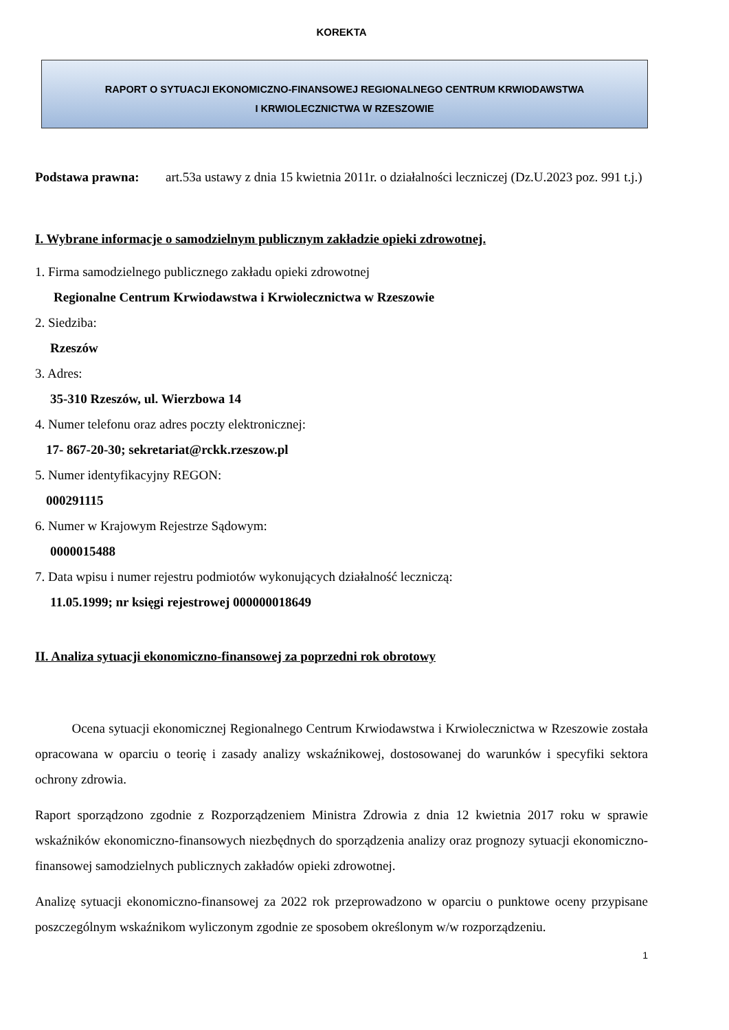KOREKTA
RAPORT O SYTUACJI EKONOMICZNO-FINANSOWEJ REGIONALNEGO CENTRUM KRWIODAWSTWA
I KRWIOLECZNICTWA W RZESZOWIE
Podstawa prawna: art.53a ustawy z dnia 15 kwietnia 2011r. o działalności leczniczej (Dz.U.2023 poz. 991 t.j.)
I. Wybrane informacje o samodzielnym publicznym zakładzie opieki zdrowotnej.
1. Firma samodzielnego publicznego zakładu opieki zdrowotnej
Regionalne Centrum Krwiodawstwa i Krwiolecznictwa w Rzeszowie
2. Siedziba:
Rzeszów
3. Adres:
35-310 Rzeszów, ul. Wierzbowa 14
4. Numer telefonu oraz adres poczty elektronicznej:
17- 867-20-30; sekretariat@rckk.rzeszow.pl
5. Numer identyfikacyjny REGON:
000291115
6. Numer w Krajowym Rejestrze Sądowym:
0000015488
7. Data wpisu i numer rejestru podmiotów wykonujących działalność leczniczą:
11.05.1999; nr księgi rejestrowej 000000018649
II. Analiza sytuacji ekonomiczno-finansowej za poprzedni rok obrotowy
Ocena sytuacji ekonomicznej Regionalnego Centrum Krwiodawstwa i Krwiolecznictwa w Rzeszowie została opracowana w oparciu o teorię i zasady analizy wskaźnikowej, dostosowanej do warunków i specyfiki sektora ochrony zdrowia.
Raport sporządzono zgodnie z Rozporządzeniem Ministra Zdrowia z dnia 12 kwietnia 2017 roku w sprawie wskaźników ekonomiczno-finansowych niezbędnych do sporządzenia analizy oraz prognozy sytuacji ekonomiczno-finansowej samodzielnych publicznych zakładów opieki zdrowotnej.
Analizę sytuacji ekonomiczno-finansowej za 2022 rok przeprowadzono w oparciu o punktowe oceny przypisane poszczególnym wskaźnikom wyliczonym zgodnie ze sposobem określonym w/w rozporządzeniu.
1